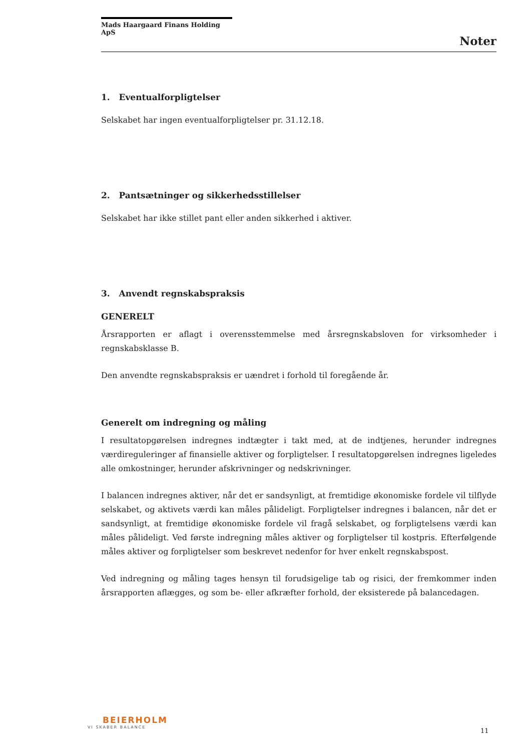Mads Haargaard Finans Holding ApS
Noter
1. Eventualforpligtelser
Selskabet har ingen eventualforpligtelser pr. 31.12.18.
2. Pantsætninger og sikkerhedsstillelser
Selskabet har ikke stillet pant eller anden sikkerhed i aktiver.
3. Anvendt regnskabspraksis
GENERELT
Årsrapporten er aflagt i overensstemmelse med årsregnskabsloven for virksomheder i regnskabsklasse B.
Den anvendte regnskabspraksis er uændret i forhold til foregående år.
Generelt om indregning og måling
I resultatopgørelsen indregnes indtægter i takt med, at de indtjenes, herunder indregnes værdireguleringer af finansielle aktiver og forpligtelser. I resultatopgørelsen indregnes ligeledes alle omkostninger, herunder afskrivninger og nedskrivninger.
I balancen indregnes aktiver, når det er sandsynligt, at fremtidige økonomiske fordele vil tilflyde selskabet, og aktivets værdi kan måles pålideligt. Forpligtelser indregnes i balancen, når det er sandsynligt, at fremtidige økonomiske fordele vil fragå selskabet, og forpligtelsens værdi kan måles pålideligt. Ved første indregning måles aktiver og forpligtelser til kostpris. Efterfølgende måles aktiver og forpligtelser som beskrevet nedenfor for hver enkelt regnskabspost.
Ved indregning og måling tages hensyn til forudsigelige tab og risici, der fremkommer inden årsrapporten aflægges, og som be- eller afkræfter forhold, der eksisterede på balancedagen.
BEIERHOLM
VI SKABER BALANCE
11